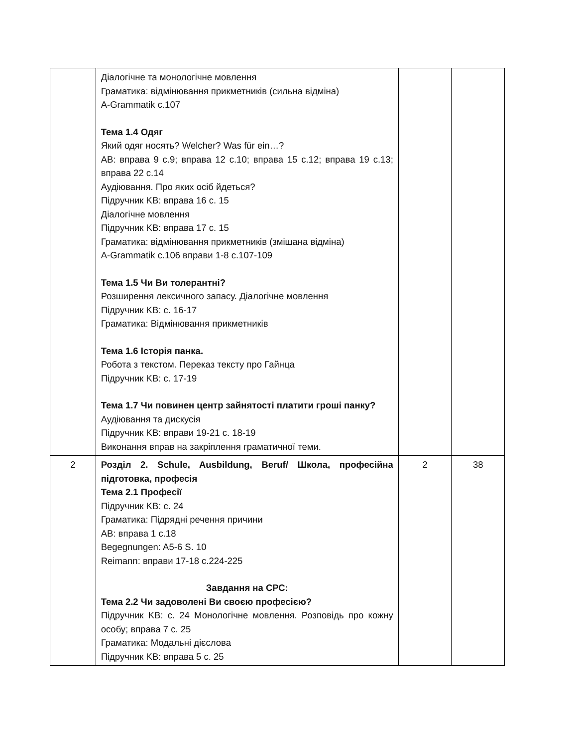| | Діалогічне та монологічне мовлення Граматика: відмінювання прикметників (сильна відміна) A-Grammatik c.107 Тема 1.4 Одяг Який одяг носять? Welcher? Was für ein…? AB: вправа 9 с.9; вправа 12 с.10; вправа 15 с.12; вправа 19 с.13; вправа 22 с.14 Аудіювання. Про яких осіб йдеться? Підручник KB: вправа 16 с. 15 Діалогічне мовлення Підручник KB: вправа 17 с. 15 Граматика: відмінювання прикметників (змішана відміна) A-Grammatik c.106 вправи 1-8 с.107-109 Тема 1.5 Чи Ви толерантні? Розширення лексичного запасу. Діалогічне мовлення Підручник KB: с. 16-17 Граматика: Відмінювання прикметників Тема 1.6 Історія панка. Робота з текстом. Переказ тексту про Гайнца Підручник KB: с. 17-19 Тема 1.7 Чи повинен центр зайнятості платити гроші панку? Аудіювання та дискусія Підручник KB: вправи 19-21 с. 18-19 Виконання вправ на закріплення граматичної теми. | | |
| 2 | Розділ 2. Schule, Ausbildung, Beruf/ Школа, професійна підготовка, професія Тема 2.1 Професії Підручник KB: с. 24 Граматика: Підрядні речення причини AB: вправа 1 с.18 Begegnungen: A5-6 S. 10 Reimann: вправи 17-18 с.224-225 Завдання на СРС: Тема 2.2 Чи задоволені Ви своєю професією? Підручник KB: с. 24 Монологічне мовлення. Розповідь про кожну особу; вправа 7 с. 25 Граматика: Модальні дієслова Підручник KB: вправа 5 с. 25 | 2 | 38 |